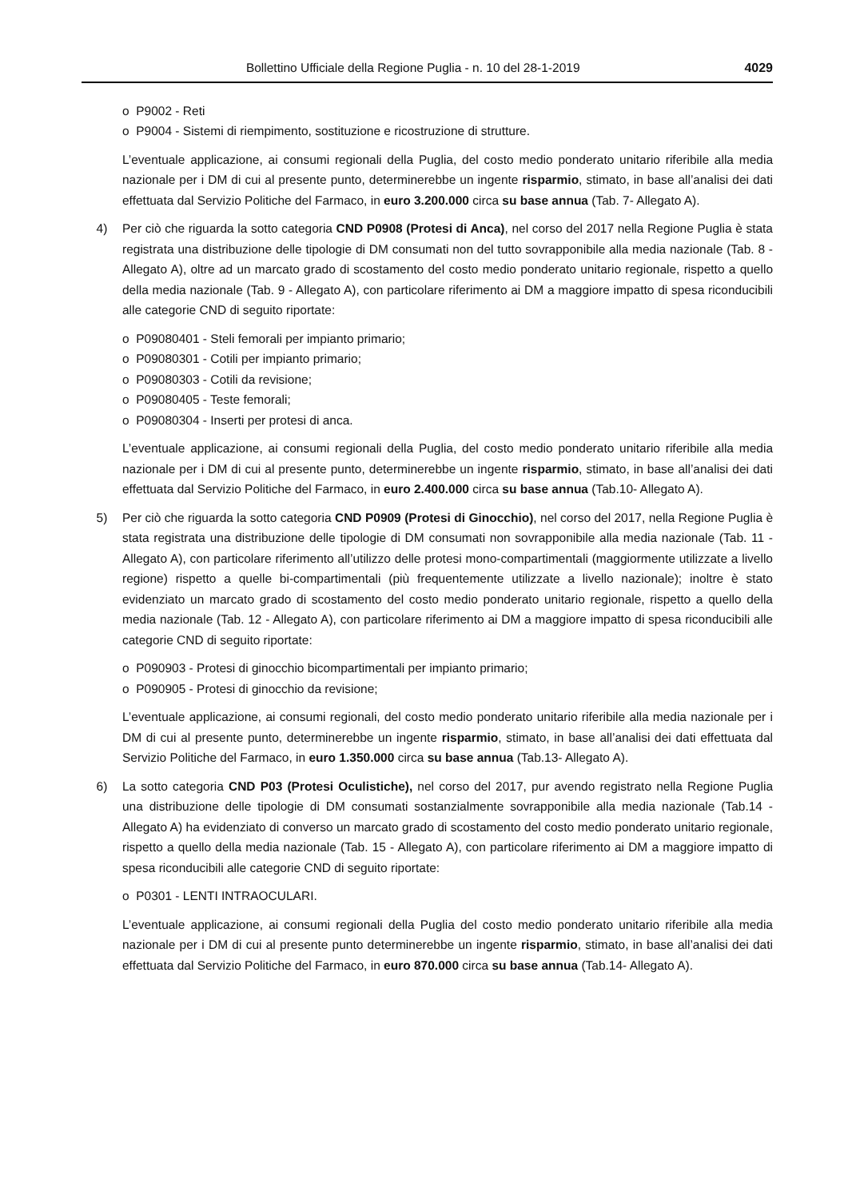Bollettino Ufficiale della Regione Puglia - n. 10 del 28-1-2019 4029
o P9002 - Reti
o P9004 - Sistemi di riempimento, sostituzione e ricostruzione di strutture.
L’eventuale applicazione, ai consumi regionali della Puglia, del costo medio ponderato unitario riferibile alla media nazionale per i DM di cui al presente punto, determinerebbe un ingente risparmio, stimato, in base all’analisi dei dati effettuata dal Servizio Politiche del Farmaco, in euro 3.200.000 circa su base annua (Tab. 7- Allegato A).
4) Per ciò che riguarda la sotto categoria CND P0908 (Protesi di Anca), nel corso del 2017 nella Regione Puglia è stata registrata una distribuzione delle tipologie di DM consumati non del tutto sovrapponibile alla media nazionale (Tab. 8 - Allegato A), oltre ad un marcato grado di scostamento del costo medio ponderato unitario regionale, rispetto a quello della media nazionale (Tab. 9 - Allegato A), con particolare riferimento ai DM a maggiore impatto di spesa riconducibili alle categorie CND di seguito riportate:
o P09080401 - Steli femorali per impianto primario;
o P09080301 - Cotili per impianto primario;
o P09080303 - Cotili da revisione;
o P09080405 - Teste femorali;
o P09080304 - Inserti per protesi di anca.
L’eventuale applicazione, ai consumi regionali della Puglia, del costo medio ponderato unitario riferibile alla media nazionale per i DM di cui al presente punto, determinerebbe un ingente risparmio, stimato, in base all’analisi dei dati effettuata dal Servizio Politiche del Farmaco, in euro 2.400.000 circa su base annua (Tab.10- Allegato A).
5) Per ciò che riguarda la sotto categoria CND P0909 (Protesi di Ginocchio), nel corso del 2017, nella Regione Puglia è stata registrata una distribuzione delle tipologie di DM consumati non sovrapponibile alla media nazionale (Tab. 11 - Allegato A), con particolare riferimento all’utilizzo delle protesi mono-compartimentali (maggiormente utilizzate a livello regione) rispetto a quelle bi-compartimentali (più frequentemente utilizzate a livello nazionale); inoltre è stato evidenziato un marcato grado di scostamento del costo medio ponderato unitario regionale, rispetto a quello della media nazionale (Tab. 12 - Allegato A), con particolare riferimento ai DM a maggiore impatto di spesa riconducibili alle categorie CND di seguito riportate:
o P090903 - Protesi di ginocchio bicompartimentali per impianto primario;
o P090905 - Protesi di ginocchio da revisione;
L’eventuale applicazione, ai consumi regionali, del costo medio ponderato unitario riferibile alla media nazionale per i DM di cui al presente punto, determinerebbe un ingente risparmio, stimato, in base all’analisi dei dati effettuata dal Servizio Politiche del Farmaco, in euro 1.350.000 circa su base annua (Tab.13- Allegato A).
6) La sotto categoria CND P03 (Protesi Oculistiche), nel corso del 2017, pur avendo registrato nella Regione Puglia una distribuzione delle tipologie di DM consumati sostanzialmente sovrapponibile alla media nazionale (Tab.14 - Allegato A) ha evidenziato di converso un marcato grado di scostamento del costo medio ponderato unitario regionale, rispetto a quello della media nazionale (Tab. 15 - Allegato A), con particolare riferimento ai DM a maggiore impatto di spesa riconducibili alle categorie CND di seguito riportate:
o P0301 - LENTI INTRAOCULARI.
L’eventuale applicazione, ai consumi regionali della Puglia del costo medio ponderato unitario riferibile alla media nazionale per i DM di cui al presente punto determinerebbe un ingente risparmio, stimato, in base all’analisi dei dati effettuata dal Servizio Politiche del Farmaco, in euro 870.000 circa su base annua (Tab.14- Allegato A).